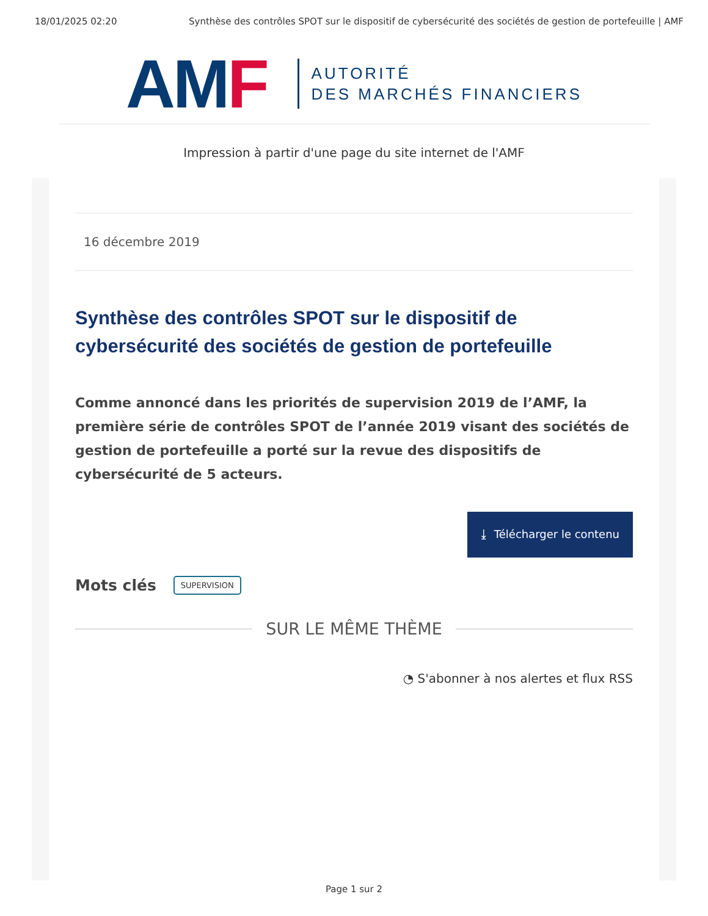18/01/2025 02:20 Synthèse des contrôles SPOT sur le dispositif de cybersécurité des sociétés de gestion de portefeuille | AMF
AMF
AUTORITÉ
DES MARCHÉS FINANCIERS
Impression à partir d'une page du site internet de l'AMF
16 décembre 2019
Synthèse des contrôles SPOT sur le dispositif de cybersécurité des sociétés de gestion de portefeuille
Comme annoncé dans les priorités de supervision 2019 de l’AMF, la première série de contrôles SPOT de l’année 2019 visant des sociétés de gestion de portefeuille a porté sur la revue des dispositifs de cybersécurité de 5 acteurs.
⤓ Télécharger le contenu
Mots clés SUPERVISION
SUR LE MÊME THÈME
◔ S'abonner à nos alertes et flux RSS
Page 1 sur 2